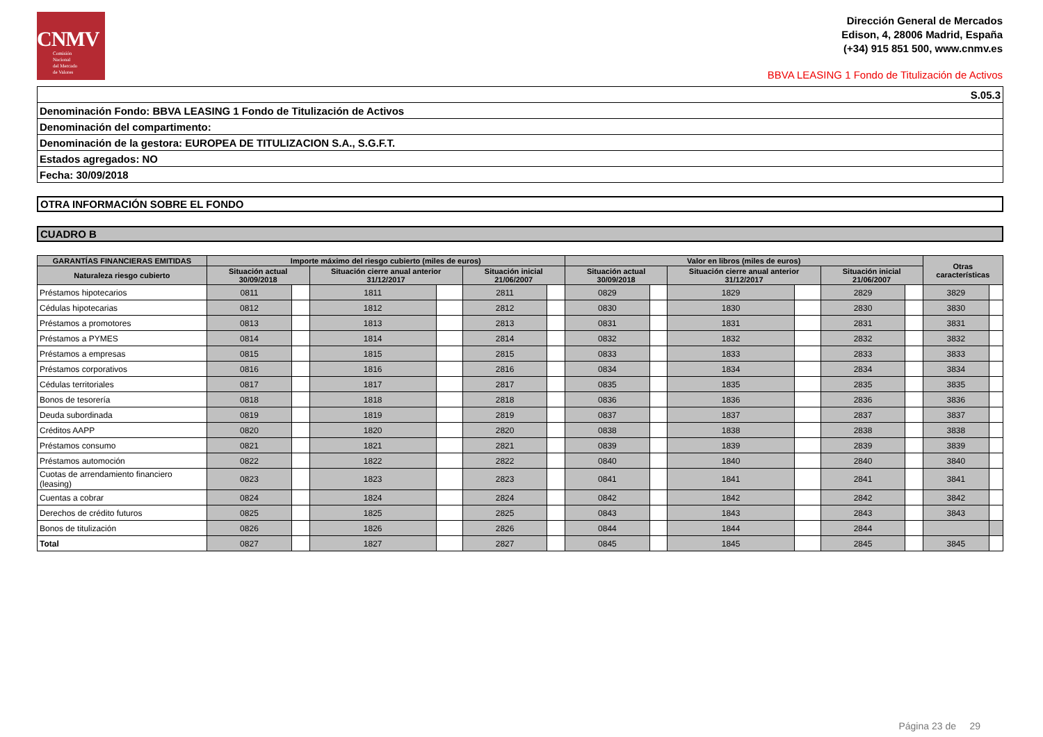CNMV
Comisión
Nacional
del Mercado
de Valores
Dirección General de Mercados
Edison, 4, 28006 Madrid, España
(+34) 915 851 500, www.cnmv.es
BBVA LEASING 1 Fondo de Titulización de Activos
| S.05.3 |
| Denominación Fondo: BBVA LEASING 1 Fondo de Titulización de Activos |
| Denominación del compartimento: |
| Denominación de la gestora: EUROPEA DE TITULIZACION S.A., S.G.F.T. |
| Estados agregados: NO |
| Fecha: 30/09/2018 |
| OTRA INFORMACIÓN SOBRE EL FONDO |
| CUADRO B |
| GARANTÍAS FINANCIERAS EMITIDAS | Importe máximo del riesgo cubierto (miles de euros) | | | | | | Valor en libros (miles de euros) | | | | | | Otras características | |
| --- | --- | --- | --- | --- | --- | --- | --- | --- | --- | --- | --- | --- | --- | --- |
| Naturaleza riesgo cubierto | Situación actual 30/09/2018 | | Situación cierre anual anterior 31/12/2017 | | Situación inicial 21/06/2007 | | Situación actual 30/09/2018 | | Situación cierre anual anterior 31/12/2017 | | Situación inicial 21/06/2007 | | | |
| Préstamos hipotecarios | 0811 | | 1811 | | 2811 | | 0829 | | 1829 | | 2829 | | 3829 | |
| Cédulas hipotecarias | 0812 | | 1812 | | 2812 | | 0830 | | 1830 | | 2830 | | 3830 | |
| Préstamos a promotores | 0813 | | 1813 | | 2813 | | 0831 | | 1831 | | 2831 | | 3831 | |
| Préstamos a PYMES | 0814 | | 1814 | | 2814 | | 0832 | | 1832 | | 2832 | | 3832 | |
| Préstamos a empresas | 0815 | | 1815 | | 2815 | | 0833 | | 1833 | | 2833 | | 3833 | |
| Préstamos corporativos | 0816 | | 1816 | | 2816 | | 0834 | | 1834 | | 2834 | | 3834 | |
| Cédulas territoriales | 0817 | | 1817 | | 2817 | | 0835 | | 1835 | | 2835 | | 3835 | |
| Bonos de tesorería | 0818 | | 1818 | | 2818 | | 0836 | | 1836 | | 2836 | | 3836 | |
| Deuda subordinada | 0819 | | 1819 | | 2819 | | 0837 | | 1837 | | 2837 | | 3837 | |
| Créditos AAPP | 0820 | | 1820 | | 2820 | | 0838 | | 1838 | | 2838 | | 3838 | |
| Préstamos consumo | 0821 | | 1821 | | 2821 | | 0839 | | 1839 | | 2839 | | 3839 | |
| Préstamos automoción | 0822 | | 1822 | | 2822 | | 0840 | | 1840 | | 2840 | | 3840 | |
| Cuotas de arrendamiento financiero (leasing) | 0823 | | 1823 | | 2823 | | 0841 | | 1841 | | 2841 | | 3841 | |
| Cuentas a cobrar | 0824 | | 1824 | | 2824 | | 0842 | | 1842 | | 2842 | | 3842 | |
| Derechos de crédito futuros | 0825 | | 1825 | | 2825 | | 0843 | | 1843 | | 2843 | | 3843 | |
| Bonos de titulización | 0826 | | 1826 | | 2826 | | 0844 | | 1844 | | 2844 | | | |
| Total | 0827 | | 1827 | | 2827 | | 0845 | | 1845 | | 2845 | | 3845 | |
Página 23 de 29